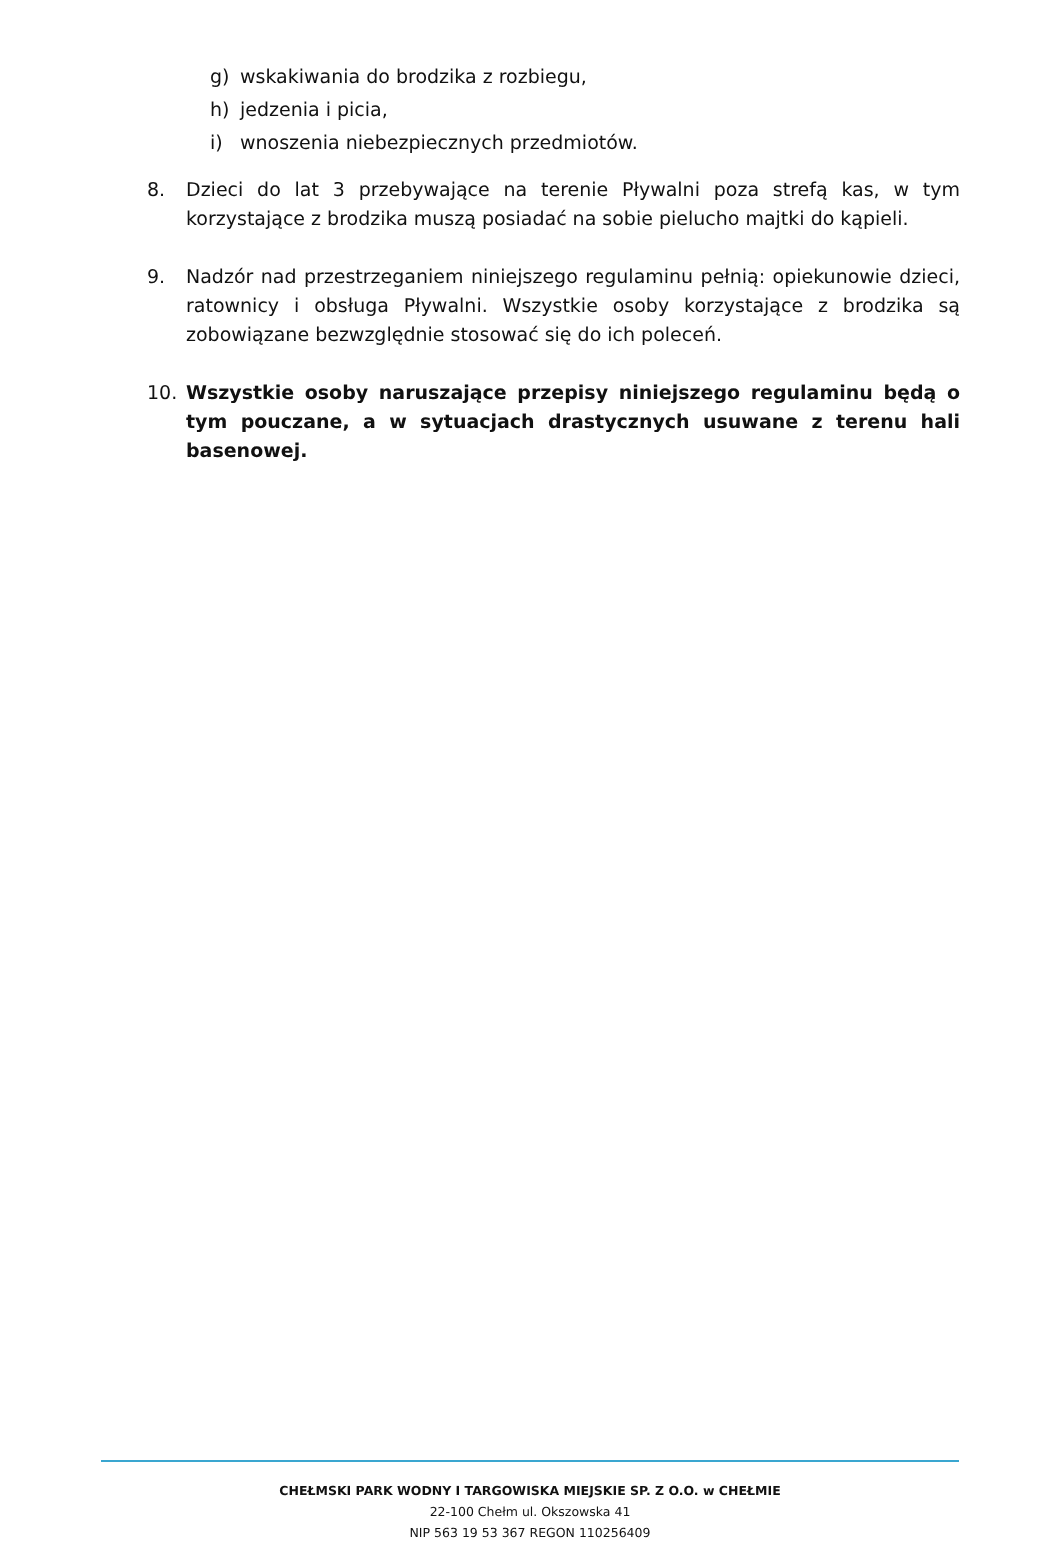g) wskakiwania do brodzika z rozbiegu,
h) jedzenia i picia,
i) wnoszenia niebezpiecznych przedmiotów.
8. Dzieci do lat 3 przebywające na terenie Pływalni poza strefą kas, w tym korzystające z brodzika muszą posiadać na sobie pielucho majtki do kąpieli.
9. Nadzór nad przestrzeganiem niniejszego regulaminu pełnią: opiekunowie dzieci, ratownicy i obsługa Pływalni. Wszystkie osoby korzystające z brodzika są zobowiązane bezwzględnie stosować się do ich poleceń.
10. Wszystkie osoby naruszające przepisy niniejszego regulaminu będą o tym pouczane, a w sytuacjach drastycznych usuwane z terenu hali basenowej.
CHEŁMSKI PARK WODNY I TARGOWISKA MIEJSKIE SP. Z O.O. w CHEŁMIE
22-100 Chełm ul. Okszowska 41
NIP 563 19 53 367 REGON 110256409